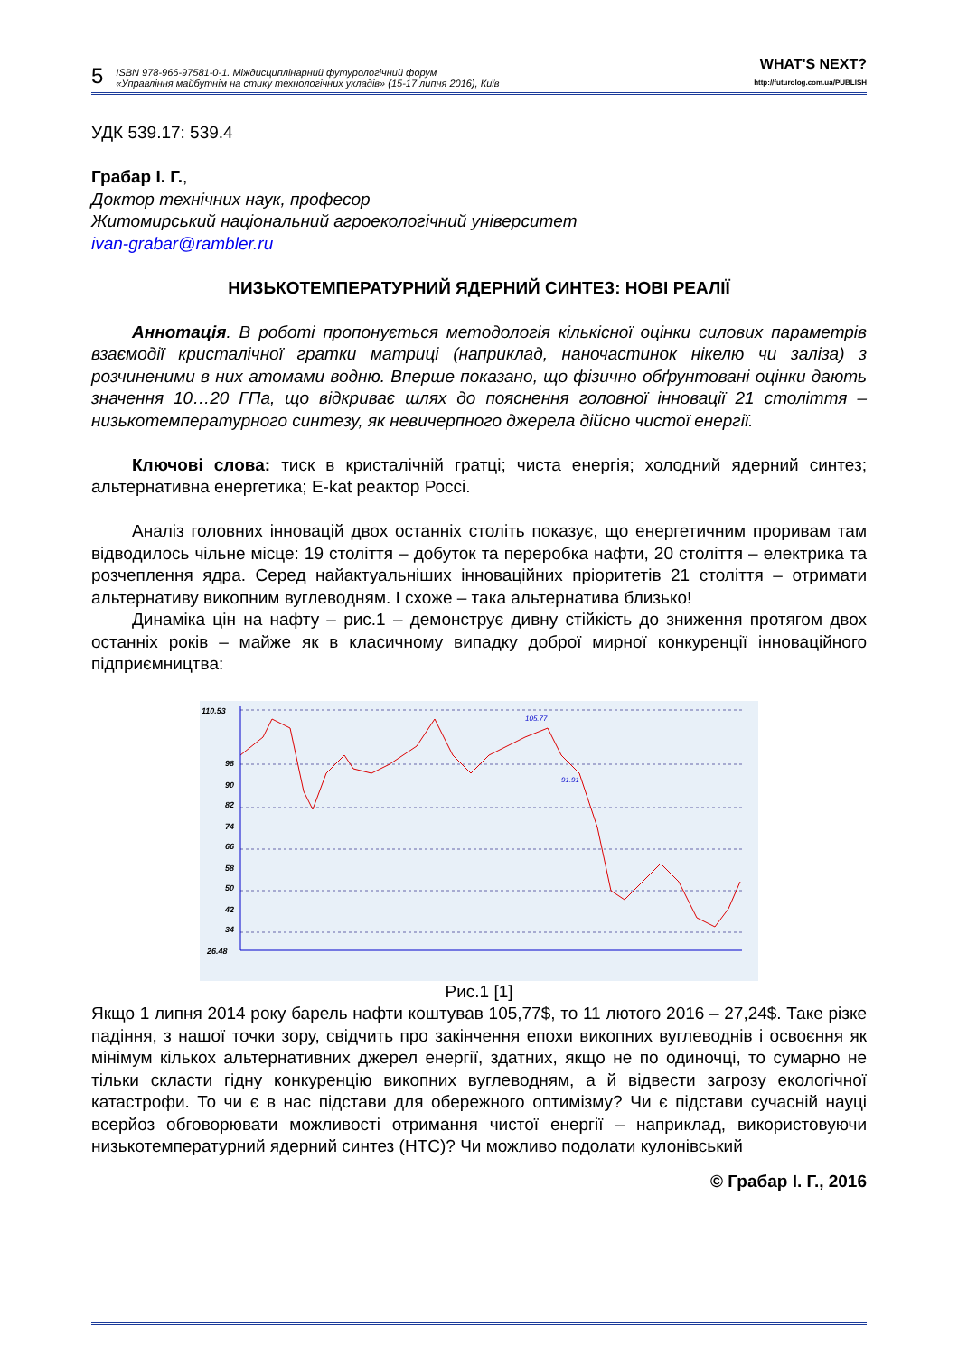5 ISBN 978-966-97581-0-1. Міждисциплінарний футурологічний форум
«Управління майбутнім на стику технологічних укладів» (15-17 липня 2016), Київ WHAT'S NEXT?
http://futurolog.com.ua/PUBLISH
УДК 539.17: 539.4
Грабар І. Г.,
Доктор технічних наук, професор
Житомирський національний агроекологічний університет
ivan-grabar@rambler.ru
НИЗЬКОТЕМПЕРАТУРНИЙ ЯДЕРНИЙ СИНТЕЗ: НОВІ РЕАЛІЇ
Аннотація. В роботі пропонується методологія кількісної оцінки силових параметрів взаємодії кристалічної гратки матриці (наприклад, наночастинок нікелю чи заліза) з розчиненими в них атомами водню. Вперше показано, що фізично обґрунтовані оцінки дають значення 10…20 ГПа, що відкриває шлях до пояснення головної інновації 21 століття – низькотемпературного синтезу, як невичерпного джерела дійсно чистої енергії.
Ключові слова: тиск в кристалічній гратці; чиста енергія; холодний ядерний синтез; альтернативна енергетика; E-kat реактор Россі.
Аналіз головних інновацій двох останніх століть показує, що енергетичним проривам там відводилось чільне місце: 19 століття – добуток та переробка нафти, 20 століття – електрика та розчеплення ядра. Серед найактуальніших інноваційних пріоритетів 21 століття – отримати альтернативу викопним вуглеводням. І схоже – така альтернатива близько!
Динаміка цін на нафту – рис.1 – демонструє дивну стійкість до зниження протягом двох останніх років – майже як в класичному випадку доброї мирної конкуренції інноваційного підприємництва:
110.53
98
90
82
74
66
58
50
42
34
26.48
91.91
105.77
Рис.1 [1]
Якщо 1 липня 2014 року барель нафти коштував 105,77$, то 11 лютого 2016 – 27,24$. Таке різке падіння, з нашої точки зору, свідчить про закінчення епохи викопних вуглеводнів і освоєння як мінімум кількох альтернативних джерел енергії, здатних, якщо не по одиночці, то сумарно не тільки скласти гідну конкуренцію викопних вуглеводням, а й відвести загрозу екологічної катастрофи. То чи є в нас підстави для обережного оптимізму? Чи є підстави сучасній науці всерйоз обговорювати можливості отримання чистої енергії – наприклад, використовуючи низькотемпературний ядерний синтез (НТС)? Чи можливо подолати кулонівський
© Грабар І. Г., 2016